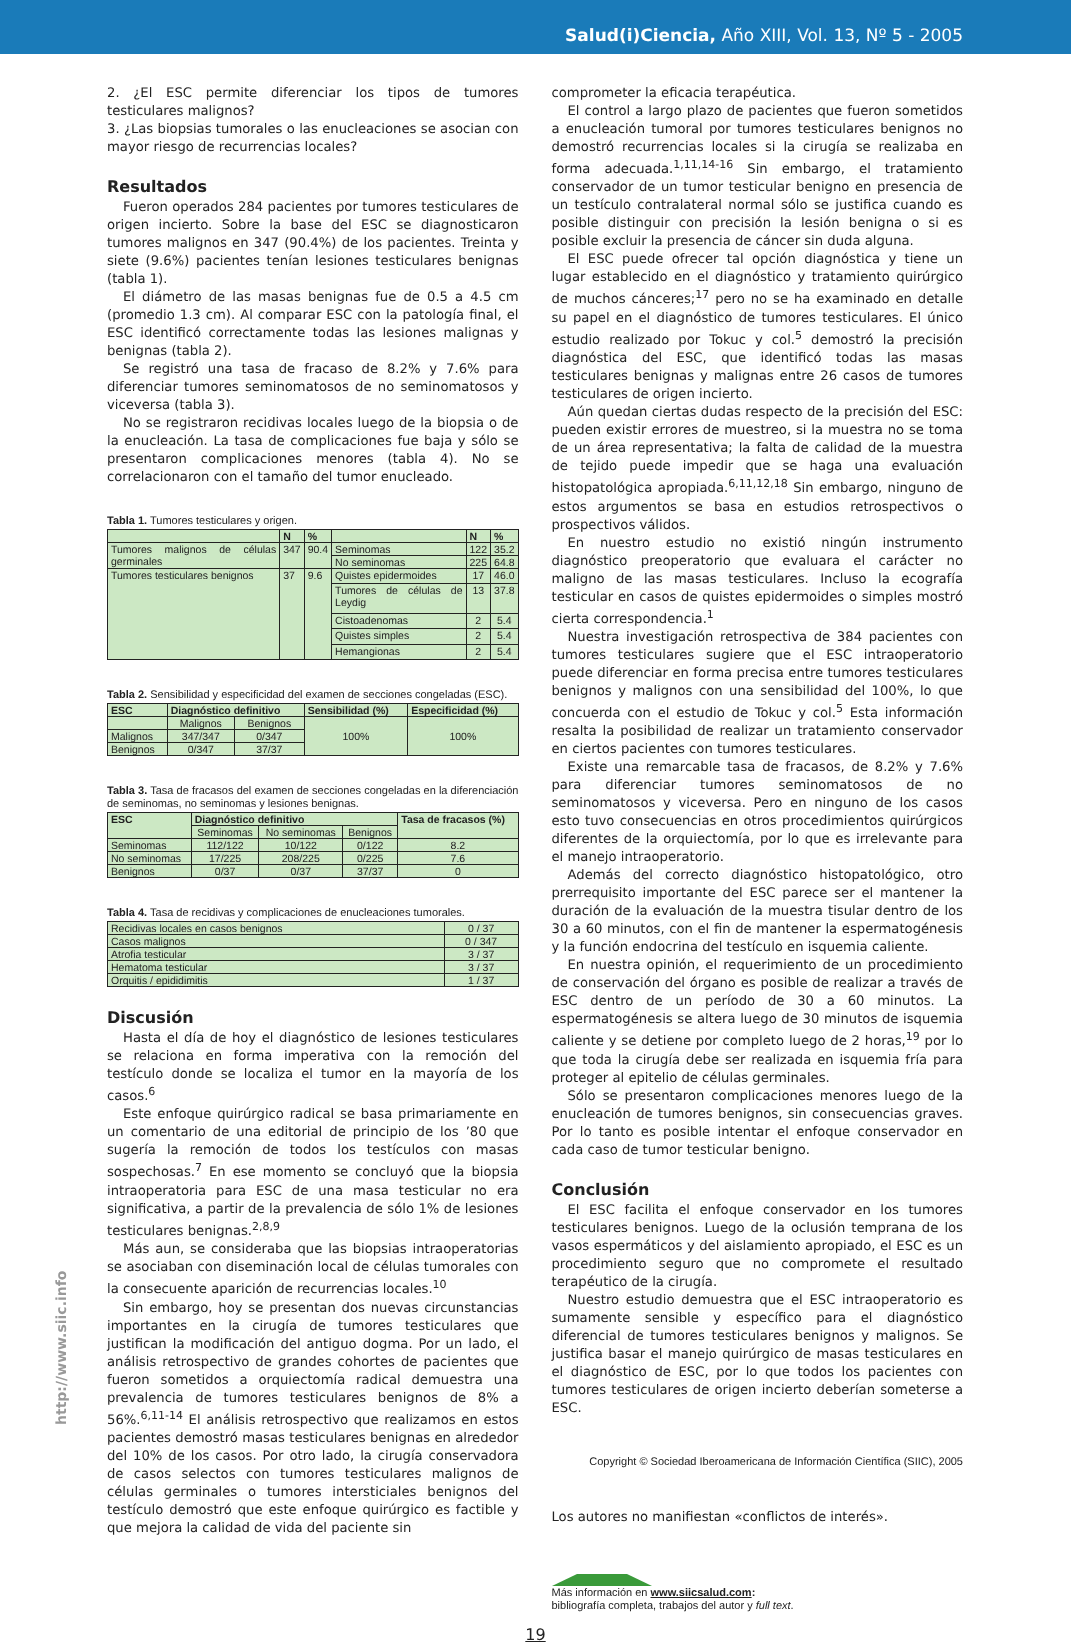Salud(i)Ciencia, Año XIII, Vol. 13, Nº 5 - 2005
2. ¿El ESC permite diferenciar los tipos de tumores testiculares malignos?
3. ¿Las biopsias tumorales o las enucleaciones se asocian con mayor riesgo de recurrencias locales?
Resultados
Fueron operados 284 pacientes por tumores testiculares de origen incierto. Sobre la base del ESC se diagnosticaron tumores malignos en 347 (90.4%) de los pacientes. Treinta y siete (9.6%) pacientes tenían lesiones testiculares benignas (tabla 1).
El diámetro de las masas benignas fue de 0.5 a 4.5 cm (promedio 1.3 cm). Al comparar ESC con la patología final, el ESC identificó correctamente todas las lesiones malignas y benignas (tabla 2).
Se registró una tasa de fracaso de 8.2% y 7.6% para diferenciar tumores seminomatosos de no seminomatosos y viceversa (tabla 3).
No se registraron recidivas locales luego de la biopsia o de la enucleación. La tasa de complicaciones fue baja y sólo se presentaron complicaciones menores (tabla 4). No se correlacionaron con el tamaño del tumor enucleado.
Tabla 1. Tumores testiculares y origen.
| | N | % | | N | % |
| --- | --- | --- | --- | --- | --- |
| Tumores malignos de células germinales | 347 | 90.4 | Seminomas | 122 | 35.2 |
| | | | No seminomas | 225 | 64.8 |
| Tumores testiculares benignos | 37 | 9.6 | Quistes epidermoides | 17 | 46.0 |
| | | | Tumores de células de Leydig | 13 | 37.8 |
| | | | Cistoadenomas | 2 | 5.4 |
| | | | Quistes simples | 2 | 5.4 |
| | | | Hemangionas | 2 | 5.4 |
Tabla 2. Sensibilidad y especificidad del examen de secciones congeladas (ESC).
| ESC | Diagnóstico definitivo | | Sensibilidad (%) | Especificidad (%) |
| --- | --- | --- | --- | --- |
| | Malignos | Benignos | 100% | 100% |
| Malignos | 347/347 | 0/347 | | |
| Benignos | 0/347 | 37/37 | | |
Tabla 3. Tasa de fracasos del examen de secciones congeladas en la diferenciación de seminomas, no seminomas y lesiones benignas.
| ESC | Diagnóstico definitivo | | | Tasa de fracasos (%) |
| --- | --- | --- | --- | --- |
| | Seminomas | No seminomas | Benignos | |
| Seminomas | 112/122 | 10/122 | 0/122 | 8.2 |
| No seminomas | 17/225 | 208/225 | 0/225 | 7.6 |
| Benignos | 0/37 | 0/37 | 37/37 | 0 |
Tabla 4. Tasa de recidivas y complicaciones de enucleaciones tumorales.
| Recidivas locales en casos benignos | 0 / 37 |
| Casos malignos | 0 / 347 |
| Atrofia testicular | 3 / 37 |
| Hematoma testicular | 3 / 37 |
| Orquitis / epididimitis | 1 / 37 |
Discusión
Hasta el día de hoy el diagnóstico de lesiones testiculares se relaciona en forma imperativa con la remoción del testículo donde se localiza el tumor en la mayoría de los casos.<sup>6</sup>
Este enfoque quirúrgico radical se basa primariamente en un comentario de una editorial de principio de los ’80 que sugería la remoción de todos los testículos con masas sospechosas.<sup>7</sup> En ese momento se concluyó que la biopsia intraoperatoria para ESC de una masa testicular no era significativa, a partir de la prevalencia de sólo 1% de lesiones testiculares benignas.<sup>2,8,9</sup>
Más aun, se consideraba que las biopsias intraoperatorias se asociaban con diseminación local de células tumorales con la consecuente aparición de recurrencias locales.<sup>10</sup>
Sin embargo, hoy se presentan dos nuevas circunstancias importantes en la cirugía de tumores testiculares que justifican la modificación del antiguo dogma. Por un lado, el análisis retrospectivo de grandes cohortes de pacientes que fueron sometidos a orquiectomía radical demuestra una prevalencia de tumores testiculares benignos de 8% a 56%.<sup>6,11-14</sup> El análisis retrospectivo que realizamos en estos pacientes demostró masas testiculares benignas en alrededor del 10% de los casos. Por otro lado, la cirugía conservadora de casos selectos con tumores testiculares malignos de células germinales o tumores intersticiales benignos del testículo demostró que este enfoque quirúrgico es factible y que mejora la calidad de vida del paciente sin
comprometer la eficacia terapéutica.
El control a largo plazo de pacientes que fueron sometidos a enucleación tumoral por tumores testiculares benignos no demostró recurrencias locales si la cirugía se realizaba en forma adecuada.<sup>1,11,14-16</sup> Sin embargo, el tratamiento conservador de un tumor testicular benigno en presencia de un testículo contralateral normal sólo se justifica cuando es posible distinguir con precisión la lesión benigna o si es posible excluir la presencia de cáncer sin duda alguna.
El ESC puede ofrecer tal opción diagnóstica y tiene un lugar establecido en el diagnóstico y tratamiento quirúrgico de muchos cánceres;<sup>17</sup> pero no se ha examinado en detalle su papel en el diagnóstico de tumores testiculares. El único estudio realizado por Tokuc y col.<sup>5</sup> demostró la precisión diagnóstica del ESC, que identificó todas las masas testiculares benignas y malignas entre 26 casos de tumores testiculares de origen incierto.
Aún quedan ciertas dudas respecto de la precisión del ESC: pueden existir errores de muestreo, si la muestra no se toma de un área representativa; la falta de calidad de la muestra de tejido puede impedir que se haga una evaluación histopatológica apropiada.<sup>6,11,12,18</sup> Sin embargo, ninguno de estos argumentos se basa en estudios retrospectivos o prospectivos válidos.
En nuestro estudio no existió ningún instrumento diagnóstico preoperatorio que evaluara el carácter no maligno de las masas testiculares. Incluso la ecografía testicular en casos de quistes epidermoides o simples mostró cierta correspondencia.<sup>1</sup>
Nuestra investigación retrospectiva de 384 pacientes con tumores testiculares sugiere que el ESC intraoperatorio puede diferenciar en forma precisa entre tumores testiculares benignos y malignos con una sensibilidad del 100%, lo que concuerda con el estudio de Tokuc y col.<sup>5</sup> Esta información resalta la posibilidad de realizar un tratamiento conservador en ciertos pacientes con tumores testiculares.
Existe una remarcable tasa de fracasos, de 8.2% y 7.6% para diferenciar tumores seminomatosos de no seminomatosos y viceversa. Pero en ninguno de los casos esto tuvo consecuencias en otros procedimientos quirúrgicos diferentes de la orquiectomía, por lo que es irrelevante para el manejo intraoperatorio.
Además del correcto diagnóstico histopatológico, otro prerrequisito importante del ESC parece ser el mantener la duración de la evaluación de la muestra tisular dentro de los 30 a 60 minutos, con el fin de mantener la espermatogénesis y la función endocrina del testículo en isquemia caliente.
En nuestra opinión, el requerimiento de un procedimiento de conservación del órgano es posible de realizar a través de ESC dentro de un período de 30 a 60 minutos. La espermatogénesis se altera luego de 30 minutos de isquemia caliente y se detiene por completo luego de 2 horas,<sup>19</sup> por lo que toda la cirugía debe ser realizada en isquemia fría para proteger al epitelio de células germinales.
Sólo se presentaron complicaciones menores luego de la enucleación de tumores benignos, sin consecuencias graves. Por lo tanto es posible intentar el enfoque conservador en cada caso de tumor testicular benigno.
Conclusión
El ESC facilita el enfoque conservador en los tumores testiculares benignos. Luego de la oclusión temprana de los vasos espermáticos y del aislamiento apropiado, el ESC es un procedimiento seguro que no compromete el resultado terapéutico de la cirugía.
Nuestro estudio demuestra que el ESC intraoperatorio es sumamente sensible y específico para el diagnóstico diferencial de tumores testiculares benignos y malignos. Se justifica basar el manejo quirúrgico de masas testiculares en el diagnóstico de ESC, por lo que todos los pacientes con tumores testiculares de origen incierto deberían someterse a ESC.
Copyright © Sociedad Iberoamericana de Información Científica (SIIC), 2005
Los autores no manifiestan «conflictos de interés».
Más información en www.siicsalud.com:
bibliografía completa, trabajos del autor y full text.
19
http://www.siic.info